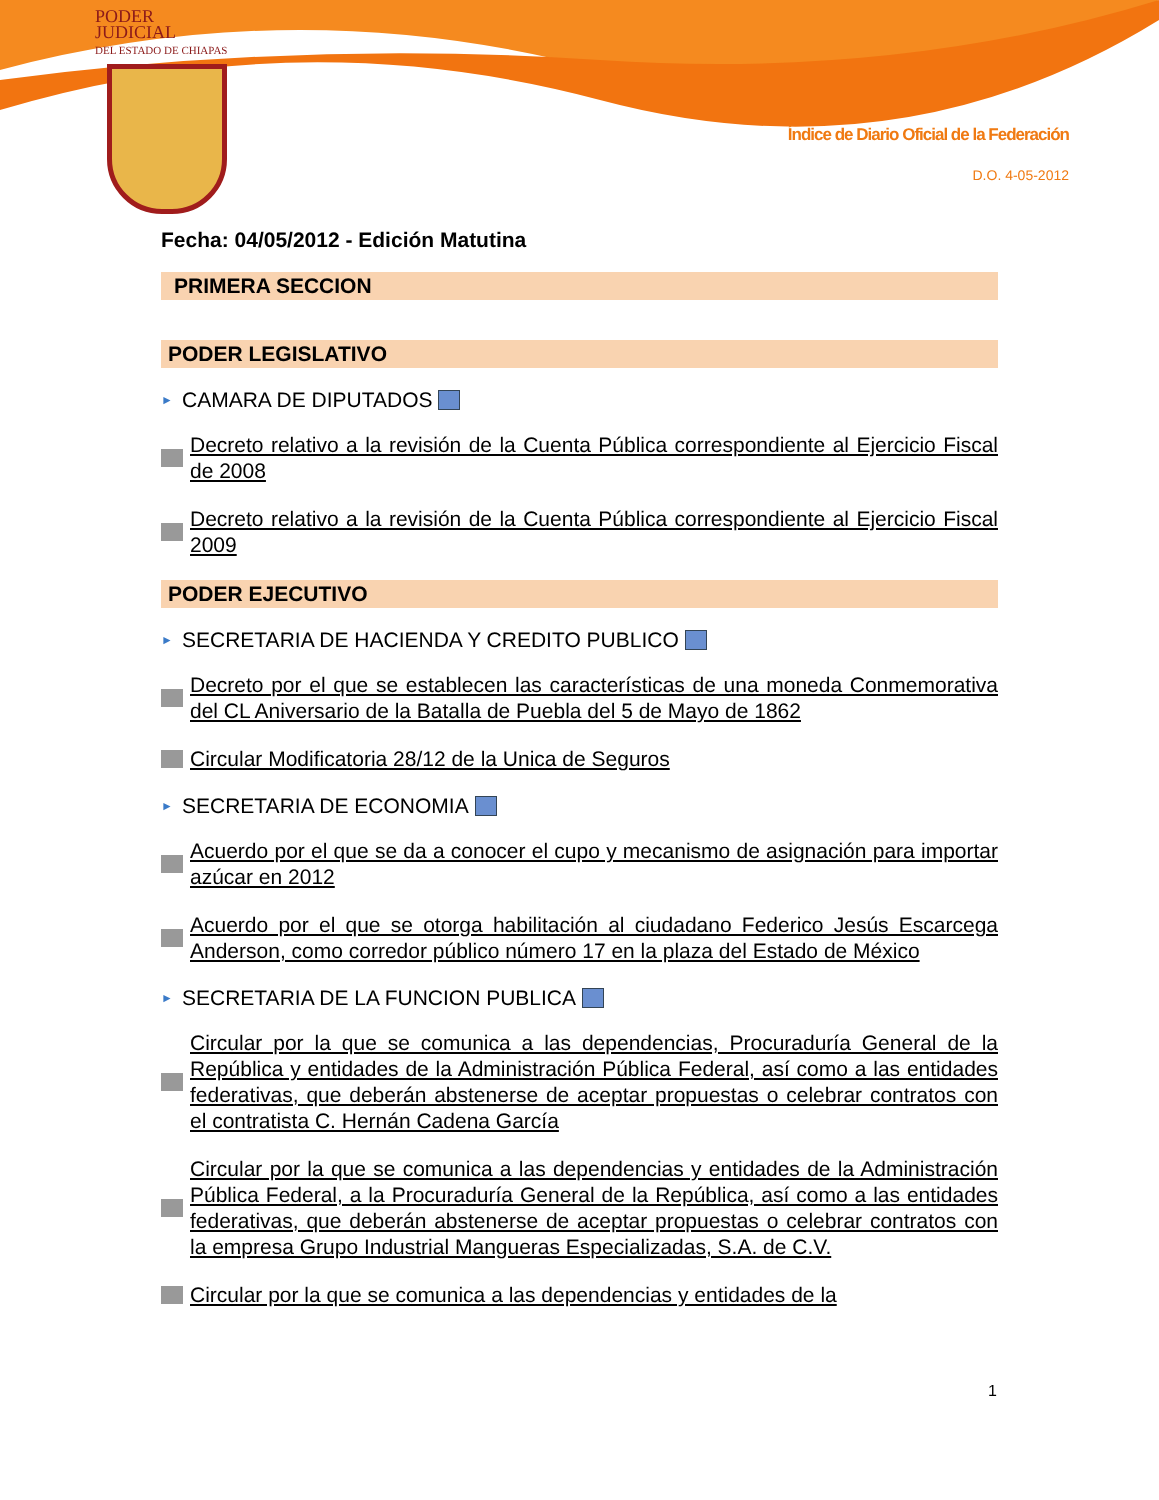PODER JUDICIAL
DEL ESTADO DE CHIAPAS
Índice de Diario Oficial de la Federación
D.O. 4-05-2012
Fecha: 04/05/2012 - Edición Matutina
PRIMERA SECCION
PODER LEGISLATIVO
► CAMARA DE DIPUTADOS
Decreto relativo a la revisión de la Cuenta Pública correspondiente al Ejercicio Fiscal de 2008
Decreto relativo a la revisión de la Cuenta Pública correspondiente al Ejercicio Fiscal 2009
PODER EJECUTIVO
► SECRETARIA DE HACIENDA Y CREDITO PUBLICO
Decreto por el que se establecen las características de una moneda Conmemorativa del CL Aniversario de la Batalla de Puebla del 5 de Mayo de 1862
Circular Modificatoria 28/12 de la Unica de Seguros
► SECRETARIA DE ECONOMIA
Acuerdo por el que se da a conocer el cupo y mecanismo de asignación para importar azúcar en 2012
Acuerdo por el que se otorga habilitación al ciudadano Federico Jesús Escarcega Anderson, como corredor público número 17 en la plaza del Estado de México
► SECRETARIA DE LA FUNCION PUBLICA
Circular por la que se comunica a las dependencias, Procuraduría General de la República y entidades de la Administración Pública Federal, así como a las entidades federativas, que deberán abstenerse de aceptar propuestas o celebrar contratos con el contratista C. Hernán Cadena García
Circular por la que se comunica a las dependencias y entidades de la Administración Pública Federal, a la Procuraduría General de la República, así como a las entidades federativas, que deberán abstenerse de aceptar propuestas o celebrar contratos con la empresa Grupo Industrial Mangueras Especializadas, S.A. de C.V.
Circular por la que se comunica a las dependencias y entidades de la
1